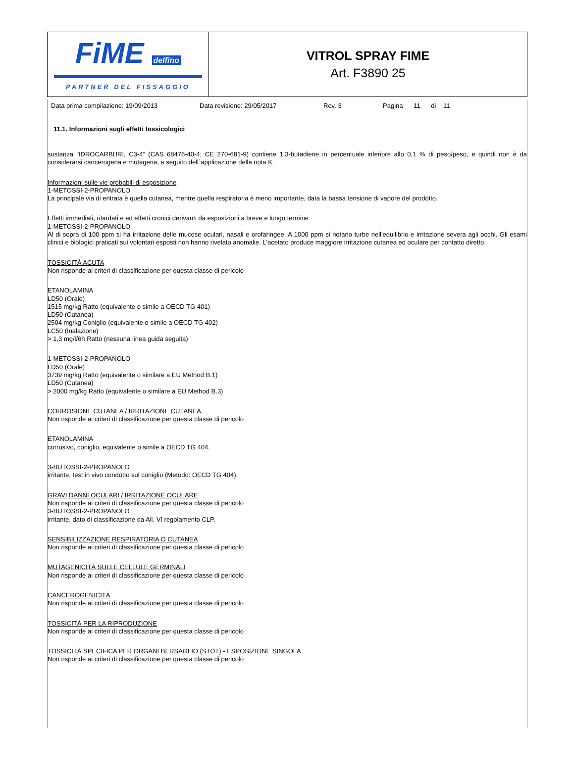| FiME delfino PARTNER DEL FISSAGGIO | VITROL SPRAY FIME Art. F3890 25 |
Data prima compilazione: 19/09/2013 Data revisione: 29/05/2017 Rev. 3 Pagina 11 di 11
11.1. Informazioni sugli effetti tossicologici
sostanza “IDROCARBURI, C3-4“ (CAS 68476-40-4; CE 270-681-9) contiene 1,3-butadiene in percentuale inferiore allo 0,1 % di peso/peso, e quindi non è da considerarsi cancerogena e mutagena, a seguito dell`applicazione della nota K.
Informazioni sulle vie probabili di esposizione
1-METOSSI-2-PROPANOLO
La principale via di entrata è quella cutanea, mentre quella respiratoria è meno importante, data la bassa tensione di vapore del prodotto.
Effetti immediati, ritardati e ed effetti cronici derivanti da esposizioni a breve e lungo termine
1-METOSSI-2-PROPANOLO
Al di sopra di 100 ppm si ha irritazione delle mucose oculari, nasali e orofaringee. A 1000 ppm si notano turbe nell'equilibrio e irritazione severa agli occhi. Gli esami clinici e biologici praticati sui volontari esposti non hanno rivelato anomalie. L'acetato produce maggiore irritazione cutanea ed oculare per contatto diretto.
TOSSICITÀ ACUTA
Non risponde ai criteri di classificazione per questa classe di pericolo
ETANOLAMINA
LD50 (Orale)
1515 mg/kg Ratto (equivalente o simile a OECD TG 401)
LD50 (Cutanea)
2504 mg/kg Coniglio (equivalente o simile a OECD TG 402)
LC50 (Inalazione)
> 1,3 mg/l/6h Ratto (nessuna linea guida seguita)
1-METOSSI-2-PROPANOLO
LD50 (Orale)
3739 mg/kg Ratto (equivalente o similare a EU Method B.1)
LD50 (Cutanea)
> 2000 mg/kg Ratto (equivalente o similare a EU Method B.3)
CORROSIONE CUTANEA / IRRITAZIONE CUTANEA
Non risponde ai criteri di classificazione per questa classe di pericolo
ETANOLAMINA
corrosivo, coniglio, equivalente o simile a OECD TG 404.
3-BUTOSSI-2-PROPANOLO
irritante, test in vivo condotto sul coniglio (Metodo: OECD TG 404).
GRAVI DANNI OCULARI / IRRITAZIONE OCULARE
Non risponde ai criteri di classificazione per questa classe di pericolo
3-BUTOSSI-2-PROPANOLO
irritante, dato di classificazione da All. VI regolamento CLP.
SENSIBILIZZAZIONE RESPIRATORIA O CUTANEA
Non risponde ai criteri di classificazione per questa classe di pericolo
MUTAGENICITÀ SULLE CELLULE GERMINALI
Non risponde ai criteri di classificazione per questa classe di pericolo
CANCEROGENICITÀ
Non risponde ai criteri di classificazione per questa classe di pericolo
TOSSICITÀ PER LA RIPRODUZIONE
Non risponde ai criteri di classificazione per questa classe di pericolo
TOSSICITÀ SPECIFICA PER ORGANI BERSAGLIO (STOT) - ESPOSIZIONE SINGOLA
Non risponde ai criteri di classificazione per questa classe di pericolo